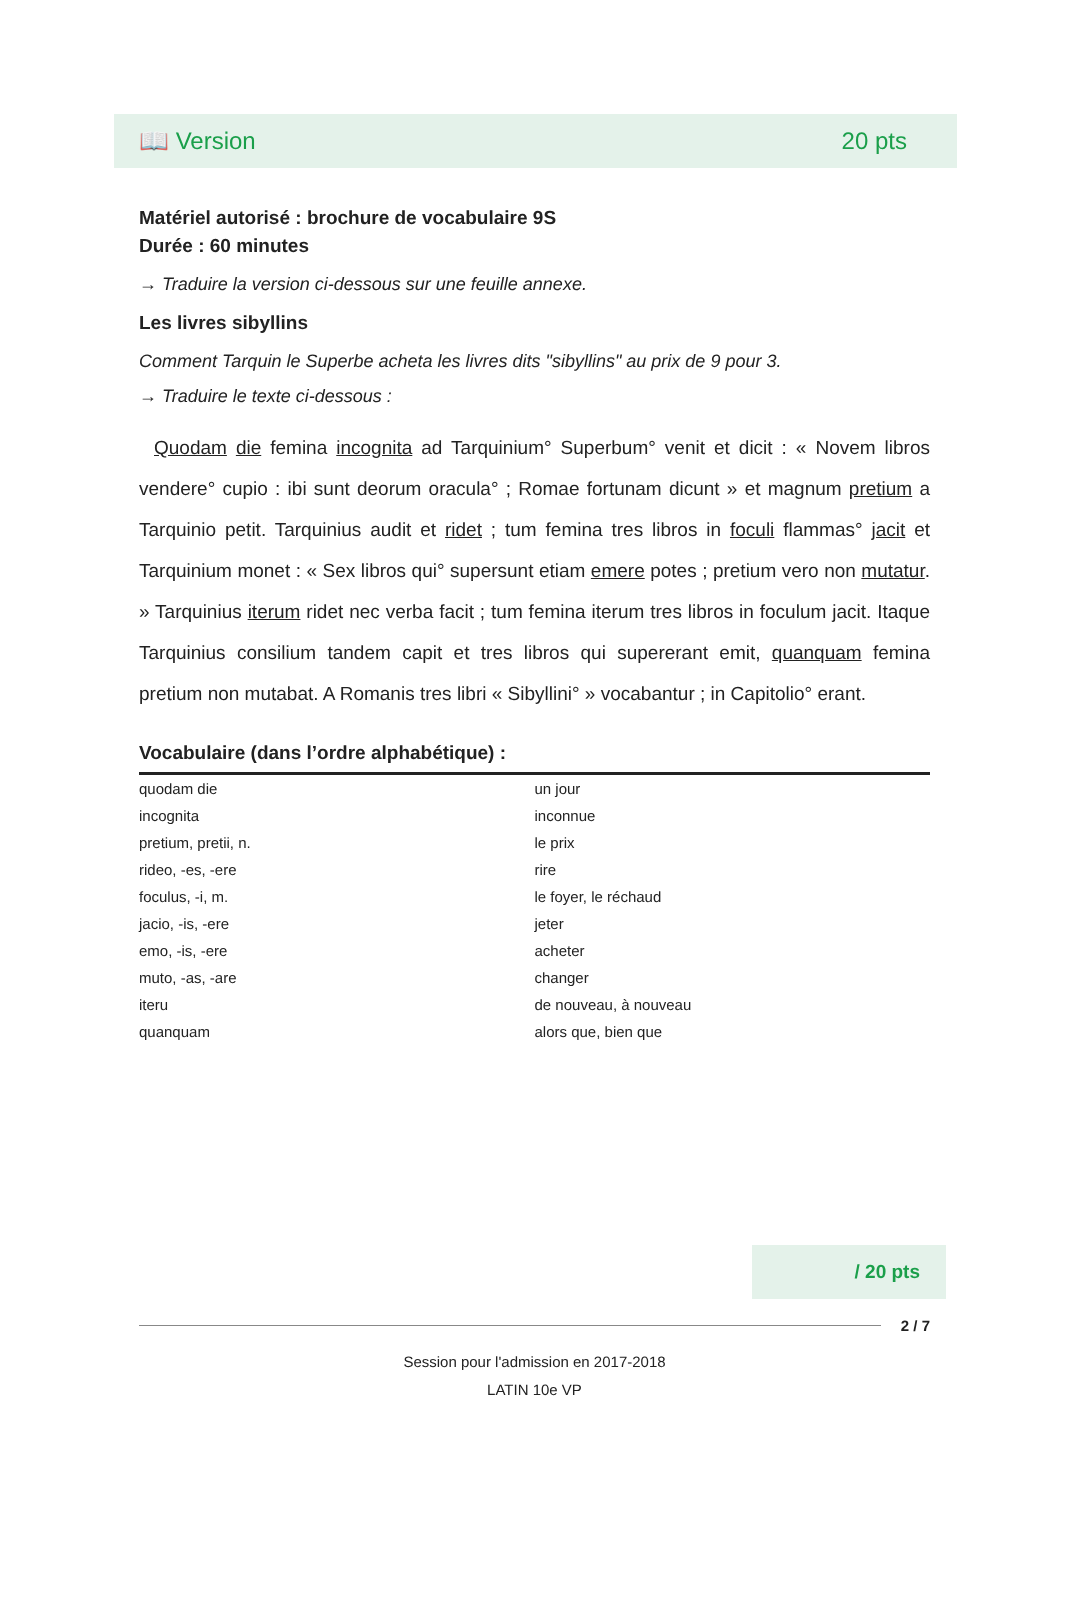📖 Version 20 pts
Matériel autorisé : brochure de vocabulaire 9S
Durée : 60 minutes
→ Traduire la version ci-dessous sur une feuille annexe.
Les livres sibyllins
Comment Tarquin le Superbe acheta les livres dits "sibyllins" au prix de 9 pour 3.
→ Traduire le texte ci-dessous :
Quodam die femina incognita ad Tarquinium° Superbum° venit et dicit : « Novem libros vendere° cupio : ibi sunt deorum oracula° ; Romae fortunam dicunt » et magnum pretium a Tarquinio petit. Tarquinius audit et ridet ; tum femina tres libros in foculi flammas° jacit et Tarquinium monet : « Sex libros qui° supersunt etiam emere potes ; pretium vero non mutatur. » Tarquinius iterum ridet nec verba facit ; tum femina iterum tres libros in foculum jacit. Itaque Tarquinius consilium tandem capit et tres libros qui supererant emit, quanquam femina pretium non mutabat. A Romanis tres libri « Sibyllini° » vocabantur ; in Capitolio° erant.
| Vocabulaire (dans l’ordre alphabétique) : | |
| --- | --- |
| quodam die | un jour |
| incognita | inconnue |
| pretium, pretii, n. | le prix |
| rideo, -es, -ere | rire |
| foculus, -i, m. | le foyer, le réchaud |
| jacio, -is, -ere | jeter |
| emo, -is, -ere | acheter |
| muto, -as, -are | changer |
| iteru | de nouveau, à nouveau |
| quanquam | alors que, bien que |
/ 20 pts
2 / 7
Session pour l'admission en 2017-2018
LATIN 10e VP